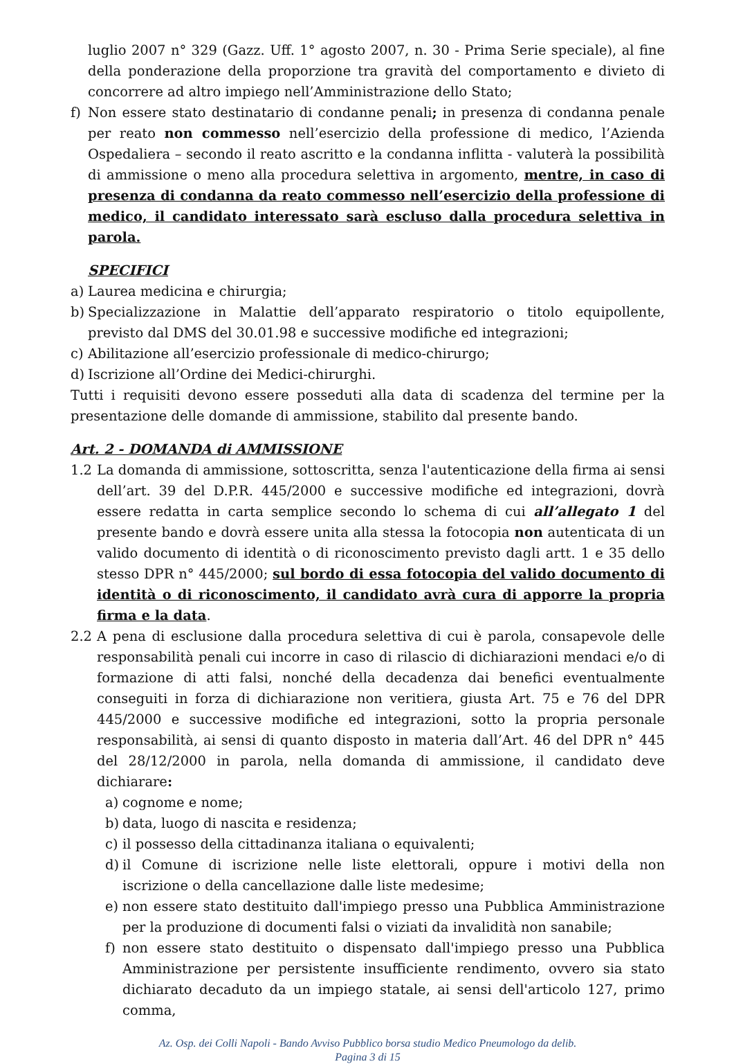luglio 2007 n° 329 (Gazz. Uff. 1° agosto 2007, n. 30 - Prima Serie speciale), al fine della ponderazione della proporzione tra gravità del comportamento e divieto di concorrere ad altro impiego nell’Amministrazione dello Stato;
f) Non essere stato destinatario di condanne penali; in presenza di condanna penale per reato non commesso nell’esercizio della professione di medico, l’Azienda Ospedaliera – secondo il reato ascritto e la condanna inflitta - valuterà la possibilità di ammissione o meno alla procedura selettiva in argomento, mentre, in caso di presenza di condanna da reato commesso nell’esercizio della professione di medico, il candidato interessato sarà escluso dalla procedura selettiva in parola.
SPECIFICI
a) Laurea medicina e chirurgia;
b) Specializzazione in Malattie dell’apparato respiratorio o titolo equipollente, previsto dal DMS del 30.01.98 e successive modifiche ed integrazioni;
c) Abilitazione all’esercizio professionale di medico-chirurgo;
d) Iscrizione all’Ordine dei Medici-chirurghi.
Tutti i requisiti devono essere posseduti alla data di scadenza del termine per la presentazione delle domande di ammissione, stabilito dal presente bando.
Art. 2 - DOMANDA di AMMISSIONE
1.2 La domanda di ammissione, sottoscritta, senza l'autenticazione della firma ai sensi dell’art. 39 del D.P.R. 445/2000 e successive modifiche ed integrazioni, dovrà essere redatta in carta semplice secondo lo schema di cui all’allegato 1 del presente bando e dovrà essere unita alla stessa la fotocopia non autenticata di un valido documento di identità o di riconoscimento previsto dagli artt. 1 e 35 dello stesso DPR n° 445/2000; sul bordo di essa fotocopia del valido documento di identità o di riconoscimento, il candidato avrà cura di apporre la propria firma e la data.
2.2 A pena di esclusione dalla procedura selettiva di cui è parola, consapevole delle responsabilità penali cui incorre in caso di rilascio di dichiarazioni mendaci e/o di formazione di atti falsi, nonché della decadenza dai benefici eventualmente conseguiti in forza di dichiarazione non veritiera, giusta Art. 75 e 76 del DPR 445/2000 e successive modifiche ed integrazioni, sotto la propria personale responsabilità, ai sensi di quanto disposto in materia dall’Art. 46 del DPR n° 445 del 28/12/2000 in parola, nella domanda di ammissione, il candidato deve dichiarare:
a) cognome e nome;
b) data, luogo di nascita e residenza;
c) il possesso della cittadinanza italiana o equivalenti;
d) il Comune di iscrizione nelle liste elettorali, oppure i motivi della non iscrizione o della cancellazione dalle liste medesime;
e) non essere stato destituito dall'impiego presso una Pubblica Amministrazione per la produzione di documenti falsi o viziati da invalidità non sanabile;
f) non essere stato destituito o dispensato dall'impiego presso una Pubblica Amministrazione per persistente insufficiente rendimento, ovvero sia stato dichiarato decaduto da un impiego statale, ai sensi dell'articolo 127, primo comma,
Az. Osp. dei Colli Napoli - Bando Avviso Pubblico borsa studio Medico Pneumologo da delib.
Pagina 3 di 15